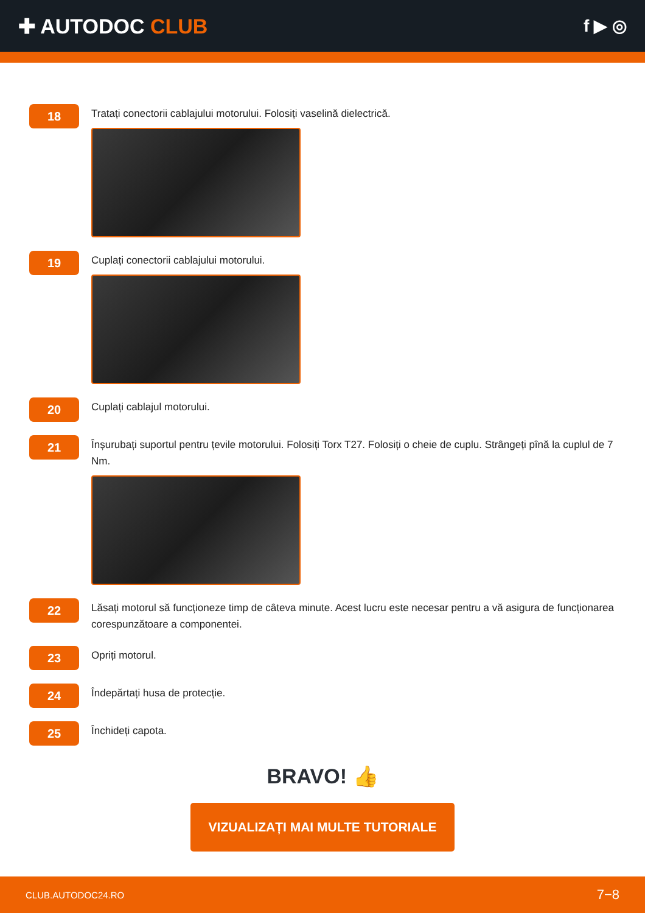✚ AUTODOC CLUB
f ▶ ◎
18
Tratați conectorii cablajului motorului. Folosiți vaselină dielectrică.
19
Cuplați conectorii cablajului motorului.
20
Cuplați cablajul motorului.
21
Înșurubați suportul pentru țevile motorului. Folosiți Torx T27. Folosiți o cheie de cuplu. Strângeți pînă la cuplul de 7 Nm.
22
Lăsați motorul să funcționeze timp de câteva minute. Acest lucru este necesar pentru a vă asigura de funcționarea corespunzătoare a componentei.
23
Opriți motorul.
24
Îndepărtați husa de protecție.
25
Închideți capota.
BRAVO! 👍
VIZUALIZAȚI MAI MULTE TUTORIALE
CLUB.AUTODOC24.RO 7−8